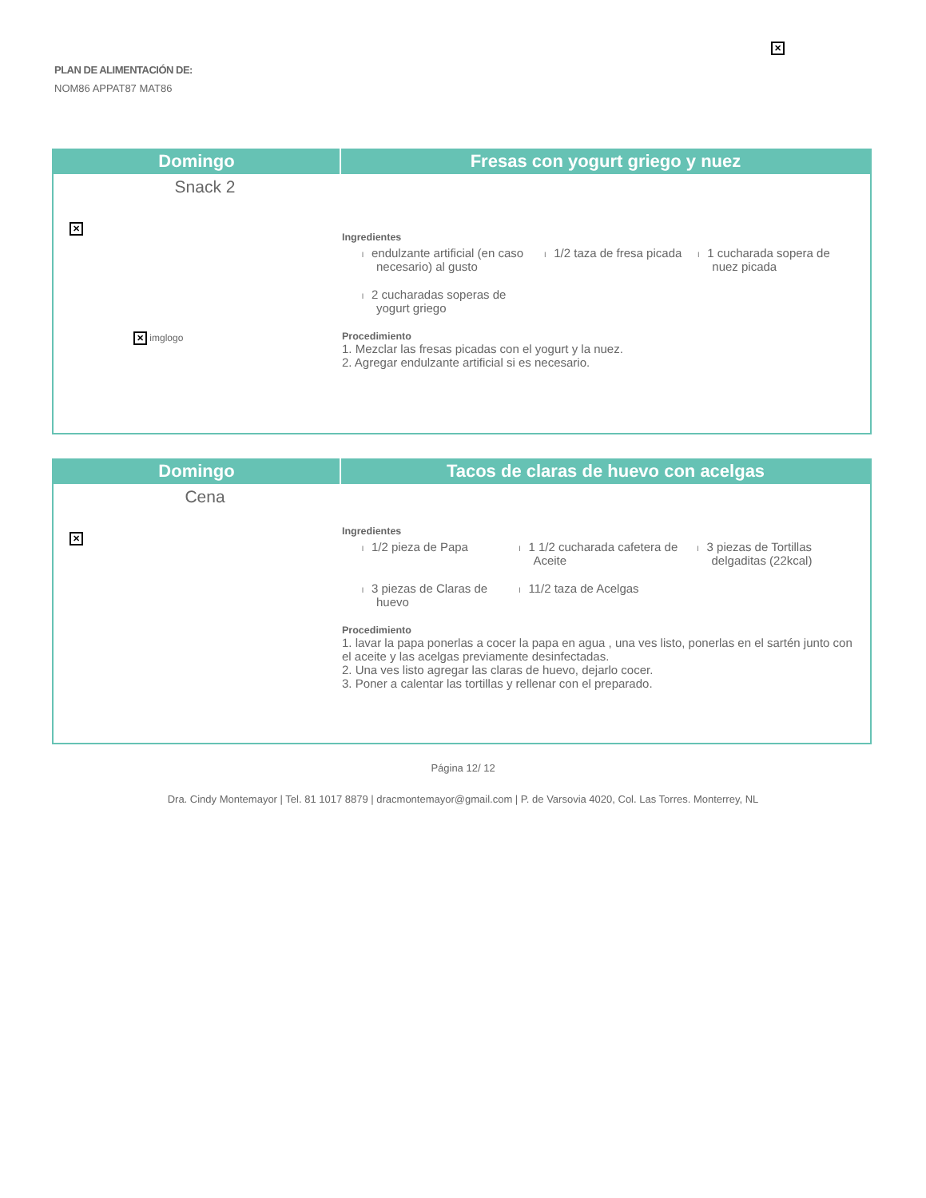✕
PLAN DE ALIMENTACIÓN DE:
NOM86 APPAT87 MAT86
| Domingo | Fresas con yogurt griego y nuez |
| --- | --- |
| Snack 2 ✕ ✕ imglogo | Ingredientes l endulzante artificial (en caso necesario) al gusto l 1/2 taza de fresa picada l 1 cucharada sopera de nuez picada l 2 cucharadas soperas de yogurt griego Procedimiento 1. Mezclar las fresas picadas con el yogurt y la nuez. 2. Agregar endulzante artificial si es necesario. |
| Domingo | Tacos de claras de huevo con acelgas |
| --- | --- |
| Cena ✕ | Ingredientes l 1/2 pieza de Papa l 1 1/2 cucharada cafetera de Aceite l 3 piezas de Tortillas delgaditas (22kcal) l 3 piezas de Claras de huevo l 11/2 taza de Acelgas Procedimiento 1. lavar la papa ponerlas a cocer la papa en agua , una ves listo, ponerlas en el sartén junto con el aceite y las acelgas previamente desinfectadas. 2. Una ves listo agregar las claras de huevo, dejarlo cocer. 3. Poner a calentar las tortillas y rellenar con el preparado. |
Página 12/ 12
Dra. Cindy Montemayor | Tel. 81 1017 8879 | dracmontemayor@gmail.com | P. de Varsovia 4020, Col. Las Torres. Monterrey, NL